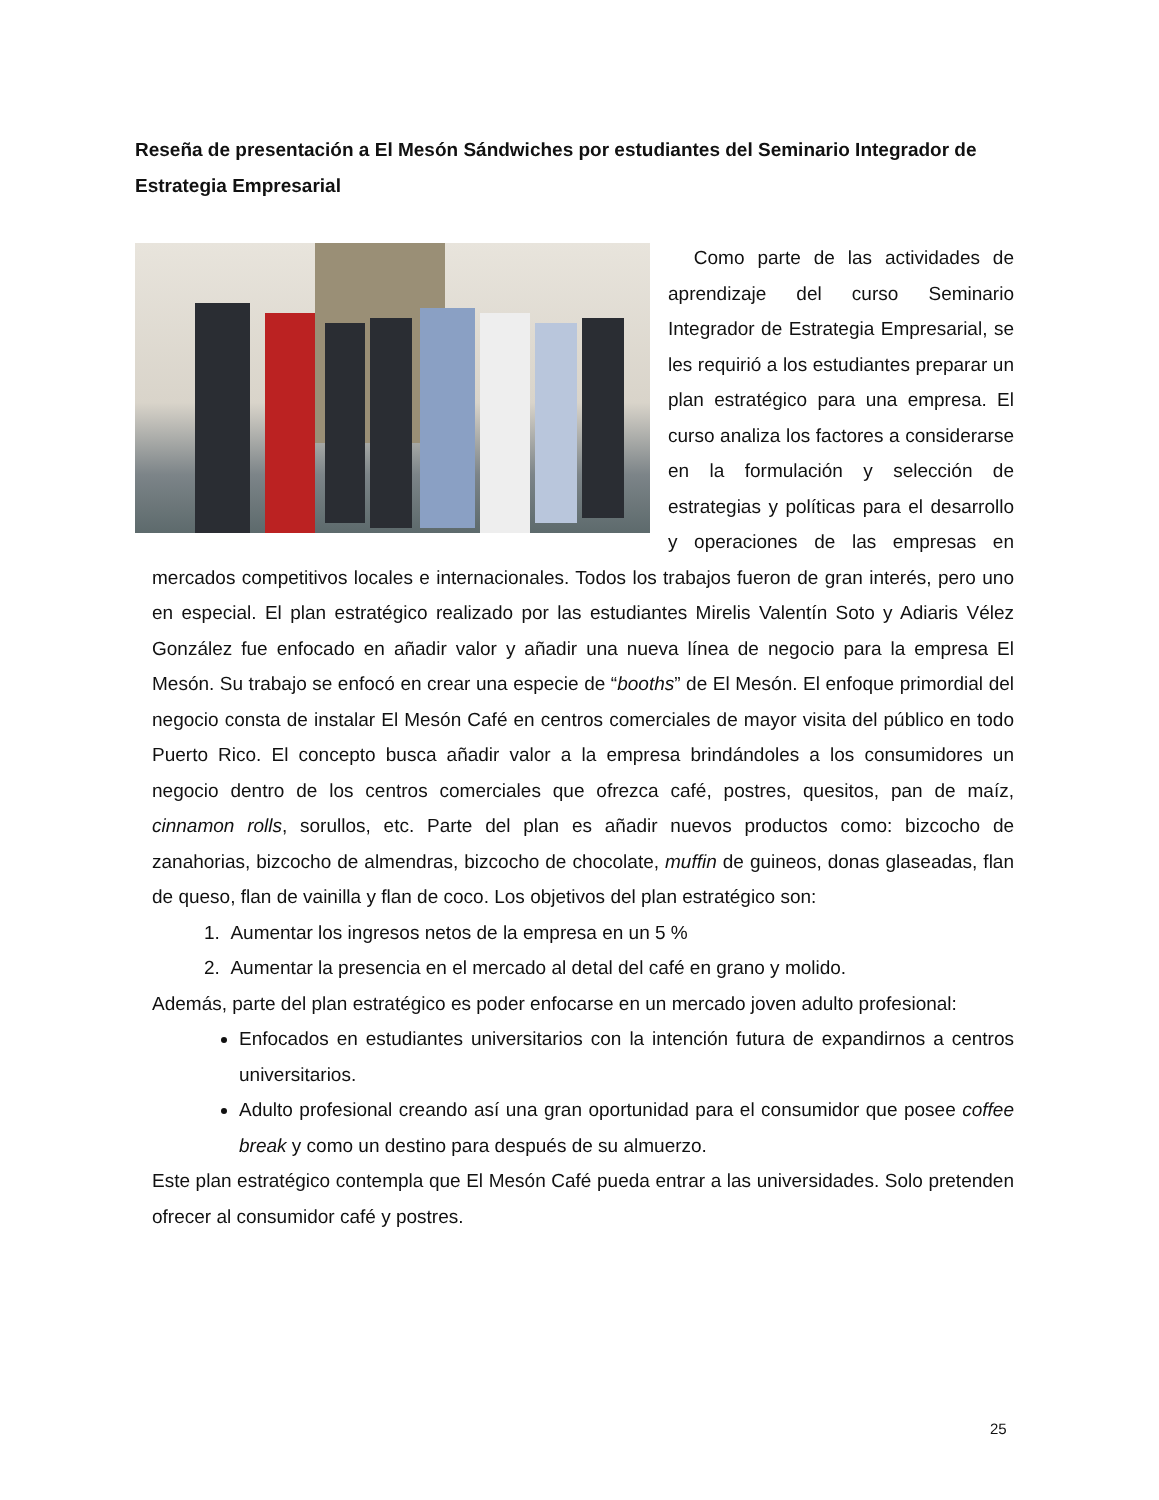Reseña de presentación a El Mesón Sándwiches por estudiantes del Seminario Integrador de Estrategia Empresarial
Como parte de las actividades de aprendizaje del curso Seminario Integrador de Estrategia Empresarial, se les requirió a los estudiantes preparar un plan estratégico para una empresa. El curso analiza los factores a considerarse en la formulación y selección de estrategias y políticas para el desarrollo y operaciones de las empresas en mercados competitivos locales e internacionales. Todos los trabajos fueron de gran interés, pero uno en especial. El plan estratégico realizado por las estudiantes Mirelis Valentín Soto y Adiaris Vélez González fue enfocado en añadir valor y añadir una nueva línea de negocio para la empresa El Mesón. Su trabajo se enfocó en crear una especie de “booths” de El Mesón. El enfoque primordial del negocio consta de instalar El Mesón Café en centros comerciales de mayor visita del público en todo Puerto Rico. El concepto busca añadir valor a la empresa brindándoles a los consumidores un negocio dentro de los centros comerciales que ofrezca café, postres, quesitos, pan de maíz, cinnamon rolls, sorullos, etc. Parte del plan es añadir nuevos productos como: bizcocho de zanahorias, bizcocho de almendras, bizcocho de chocolate, muffin de guineos, donas glaseadas, flan de queso, flan de vainilla y flan de coco. Los objetivos del plan estratégico son:
1. Aumentar los ingresos netos de la empresa en un 5 %
2. Aumentar la presencia en el mercado al detal del café en grano y molido.
Además, parte del plan estratégico es poder enfocarse en un mercado joven adulto profesional:
Enfocados en estudiantes universitarios con la intención futura de expandirnos a centros universitarios.
Adulto profesional creando así una gran oportunidad para el consumidor que posee coffee break y como un destino para después de su almuerzo.
Este plan estratégico contempla que El Mesón Café pueda entrar a las universidades. Solo pretenden ofrecer al consumidor café y postres.
25